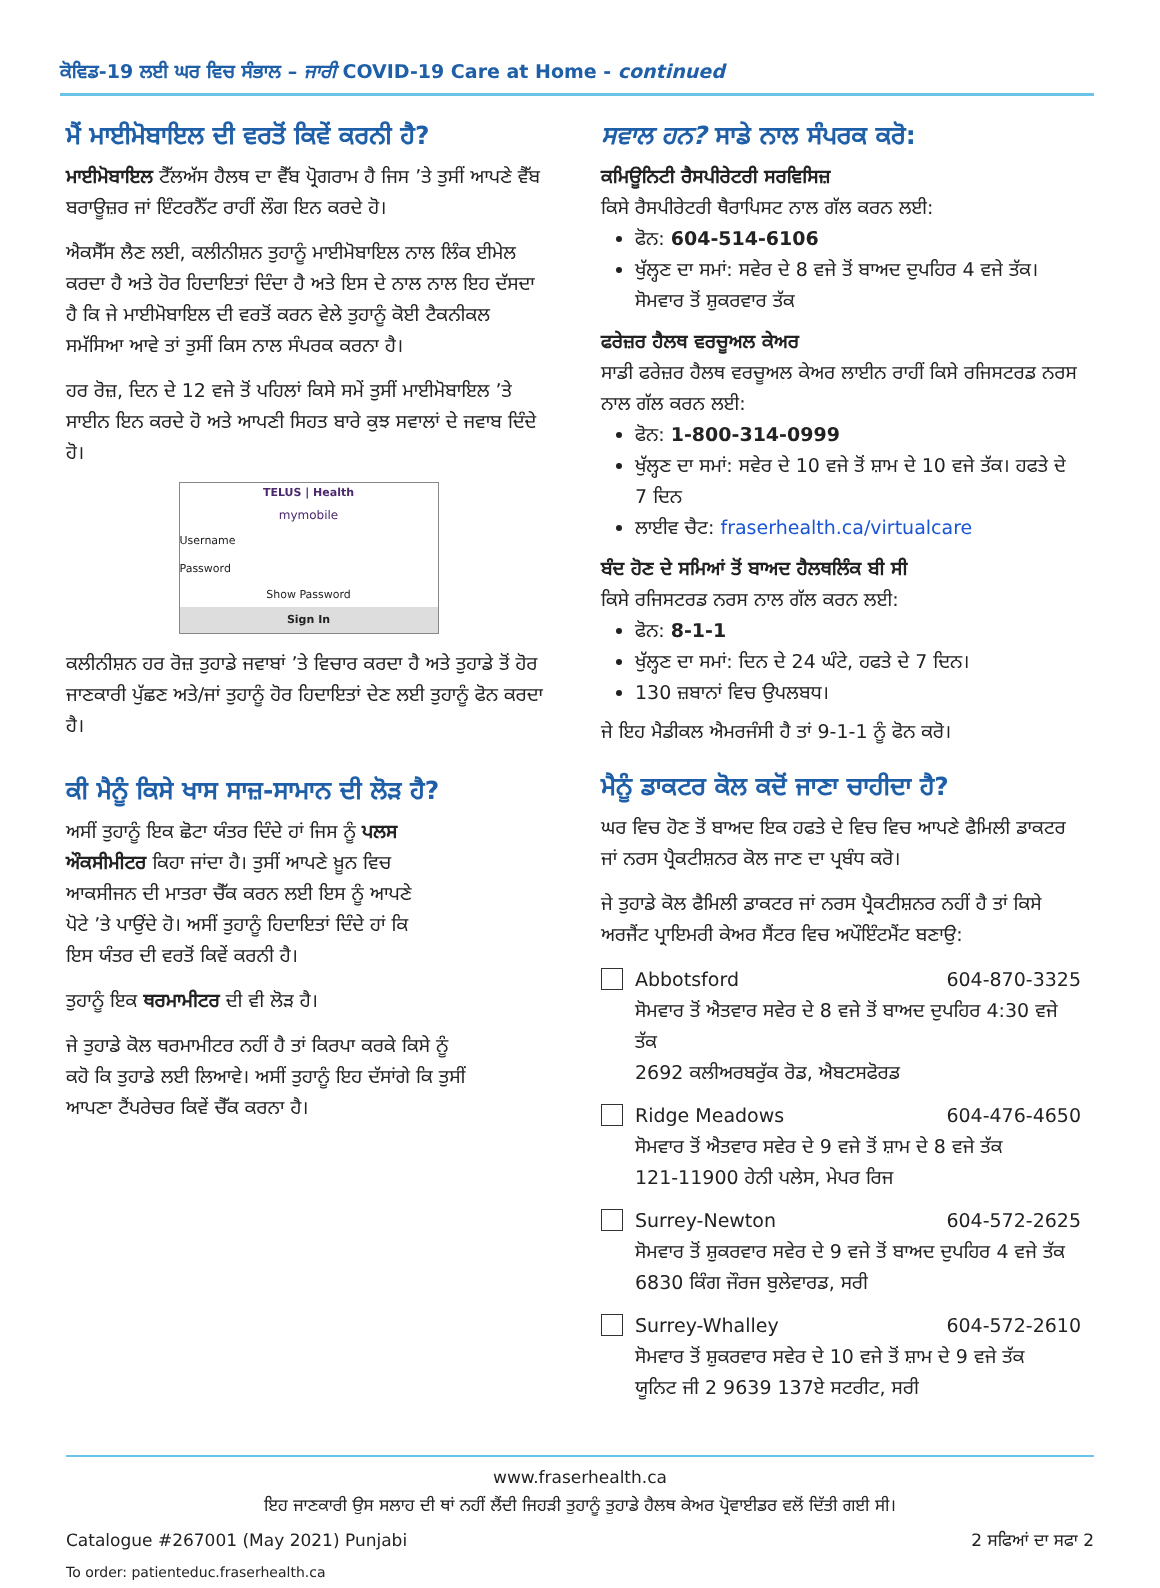ਕੋਵਿਡ-19 ਲਈ ਘਰ ਵਿਚ ਸੰਭਾਲ – ਜਾਰੀ COVID-19 Care at Home - continued
ਮੈਂ ਮਾਈਮੋਬਾਇਲ ਦੀ ਵਰਤੋਂ ਕਿਵੇਂ ਕਰਨੀ ਹੈ?
ਮਾਈਮੋਬਾਇਲ ਟੈੱਲਅੱਸ ਹੈਲਥ ਦਾ ਵੈੱਬ ਪ੍ਰੋਗਰਾਮ ਹੈ ਜਿਸ ’ਤੇ ਤੁਸੀਂ ਆਪਣੇ ਵੈੱਬ ਬਰਾਊਜ਼ਰ ਜਾਂ ਇੰਟਰਨੈੱਟ ਰਾਹੀਂ ਲੌਗ ਇਨ ਕਰਦੇ ਹੋ।
ਐਕਸੈੱਸ ਲੈਣ ਲਈ, ਕਲੀਨੀਸ਼ਨ ਤੁਹਾਨੂੰ ਮਾਈਮੋਬਾਇਲ ਨਾਲ ਲਿੰਕ ਈਮੇਲ ਕਰਦਾ ਹੈ ਅਤੇ ਹੋਰ ਹਿਦਾਇਤਾਂ ਦਿੰਦਾ ਹੈ ਅਤੇ ਇਸ ਦੇ ਨਾਲ ਨਾਲ ਇਹ ਦੱਸਦਾ ਹੈ ਕਿ ਜੇ ਮਾਈਮੋਬਾਇਲ ਦੀ ਵਰਤੋਂ ਕਰਨ ਵੇਲੇ ਤੁਹਾਨੂੰ ਕੋਈ ਟੈਕਨੀਕਲ ਸਮੱਸਿਆ ਆਵੇ ਤਾਂ ਤੁਸੀਂ ਕਿਸ ਨਾਲ ਸੰਪਰਕ ਕਰਨਾ ਹੈ।
ਹਰ ਰੋਜ਼, ਦਿਨ ਦੇ 12 ਵਜੇ ਤੋਂ ਪਹਿਲਾਂ ਕਿਸੇ ਸਮੇਂ ਤੁਸੀਂ ਮਾਈਮੋਬਾਇਲ ’ਤੇ ਸਾਈਨ ਇਨ ਕਰਦੇ ਹੋ ਅਤੇ ਆਪਣੀ ਸਿਹਤ ਬਾਰੇ ਕੁਝ ਸਵਾਲਾਂ ਦੇ ਜਵਾਬ ਦਿੰਦੇ ਹੋ।
TELUS | Health
mymobile
Username
Password
Show Password
Sign In
ਕਲੀਨੀਸ਼ਨ ਹਰ ਰੋਜ਼ ਤੁਹਾਡੇ ਜਵਾਬਾਂ ’ਤੇ ਵਿਚਾਰ ਕਰਦਾ ਹੈ ਅਤੇ ਤੁਹਾਡੇ ਤੋਂ ਹੋਰ ਜਾਣਕਾਰੀ ਪੁੱਛਣ ਅਤੇ/ਜਾਂ ਤੁਹਾਨੂੰ ਹੋਰ ਹਿਦਾਇਤਾਂ ਦੇਣ ਲਈ ਤੁਹਾਨੂੰ ਫੋਨ ਕਰਦਾ ਹੈ।
ਕੀ ਮੈਨੂੰ ਕਿਸੇ ਖਾਸ ਸਾਜ਼-ਸਾਮਾਨ ਦੀ ਲੋੜ ਹੈ?
ਅਸੀਂ ਤੁਹਾਨੂੰ ਇਕ ਛੋਟਾ ਯੰਤਰ ਦਿੰਦੇ ਹਾਂ ਜਿਸ ਨੂੰ ਪਲਸ ਔਕਸੀਮੀਟਰ ਕਿਹਾ ਜਾਂਦਾ ਹੈ। ਤੁਸੀਂ ਆਪਣੇ ਖ਼ੂਨ ਵਿਚ ਆਕਸੀਜਨ ਦੀ ਮਾਤਰਾ ਚੈੱਕ ਕਰਨ ਲਈ ਇਸ ਨੂੰ ਆਪਣੇ ਪੋਟੇ ’ਤੇ ਪਾਉਂਦੇ ਹੋ। ਅਸੀਂ ਤੁਹਾਨੂੰ ਹਿਦਾਇਤਾਂ ਦਿੰਦੇ ਹਾਂ ਕਿ ਇਸ ਯੰਤਰ ਦੀ ਵਰਤੋਂ ਕਿਵੇਂ ਕਰਨੀ ਹੈ।
ਤੁਹਾਨੂੰ ਇਕ ਥਰਮਾਮੀਟਰ ਦੀ ਵੀ ਲੋੜ ਹੈ।
ਜੇ ਤੁਹਾਡੇ ਕੋਲ ਥਰਮਾਮੀਟਰ ਨਹੀਂ ਹੈ ਤਾਂ ਕਿਰਪਾ ਕਰਕੇ ਕਿਸੇ ਨੂੰ ਕਹੋ ਕਿ ਤੁਹਾਡੇ ਲਈ ਲਿਆਵੇ। ਅਸੀਂ ਤੁਹਾਨੂੰ ਇਹ ਦੱਸਾਂਗੇ ਕਿ ਤੁਸੀਂ ਆਪਣਾ ਟੈਂਪਰੇਚਰ ਕਿਵੇਂ ਚੈੱਕ ਕਰਨਾ ਹੈ।
ਸਵਾਲ ਹਨ? ਸਾਡੇ ਨਾਲ ਸੰਪਰਕ ਕਰੋ:
ਕਮਿਊਨਿਟੀ ਰੈਸਪੀਰੇਟਰੀ ਸਰਵਿਸਿਜ਼
ਕਿਸੇ ਰੈਸਪੀਰੇਟਰੀ ਥੈਰਾਪਿਸਟ ਨਾਲ ਗੱਲ ਕਰਨ ਲਈ:
ਫੋਨ: 604-514-6106
ਖੁੱਲ੍ਹਣ ਦਾ ਸਮਾਂ: ਸਵੇਰ ਦੇ 8 ਵਜੇ ਤੋਂ ਬਾਅਦ ਦੁਪਹਿਰ 4 ਵਜੇ ਤੱਕ। ਸੋਮਵਾਰ ਤੋਂ ਸ਼ੁਕਰਵਾਰ ਤੱਕ
ਫਰੇਜ਼ਰ ਹੈਲਥ ਵਰਚੂਅਲ ਕੇਅਰ
ਸਾਡੀ ਫਰੇਜ਼ਰ ਹੈਲਥ ਵਰਚੂਅਲ ਕੇਅਰ ਲਾਈਨ ਰਾਹੀਂ ਕਿਸੇ ਰਜਿਸਟਰਡ ਨਰਸ ਨਾਲ ਗੱਲ ਕਰਨ ਲਈ:
ਫੋਨ: 1-800-314-0999
ਖੁੱਲ੍ਹਣ ਦਾ ਸਮਾਂ: ਸਵੇਰ ਦੇ 10 ਵਜੇ ਤੋਂ ਸ਼ਾਮ ਦੇ 10 ਵਜੇ ਤੱਕ। ਹਫਤੇ ਦੇ 7 ਦਿਨ
ਲਾਈਵ ਚੈਟ: fraserhealth.ca/virtualcare
ਬੰਦ ਹੋਣ ਦੇ ਸਮਿਆਂ ਤੋਂ ਬਾਅਦ ਹੈਲਥਲਿੰਕ ਬੀ ਸੀ
ਕਿਸੇ ਰਜਿਸਟਰਡ ਨਰਸ ਨਾਲ ਗੱਲ ਕਰਨ ਲਈ:
ਫੋਨ: 8-1-1
ਖੁੱਲ੍ਹਣ ਦਾ ਸਮਾਂ: ਦਿਨ ਦੇ 24 ਘੰਟੇ, ਹਫਤੇ ਦੇ 7 ਦਿਨ।
130 ਜ਼ਬਾਨਾਂ ਵਿਚ ਉਪਲਬਧ।
ਜੇ ਇਹ ਮੈਡੀਕਲ ਐਮਰਜੰਸੀ ਹੈ ਤਾਂ 9-1-1 ਨੂੰ ਫੋਨ ਕਰੋ।
ਮੈਨੂੰ ਡਾਕਟਰ ਕੋਲ ਕਦੋਂ ਜਾਣਾ ਚਾਹੀਦਾ ਹੈ?
ਘਰ ਵਿਚ ਹੋਣ ਤੋਂ ਬਾਅਦ ਇਕ ਹਫਤੇ ਦੇ ਵਿਚ ਵਿਚ ਆਪਣੇ ਫੈਮਿਲੀ ਡਾਕਟਰ ਜਾਂ ਨਰਸ ਪ੍ਰੈਕਟੀਸ਼ਨਰ ਕੋਲ ਜਾਣ ਦਾ ਪ੍ਰਬੰਧ ਕਰੋ।
ਜੇ ਤੁਹਾਡੇ ਕੋਲ ਫੈਮਿਲੀ ਡਾਕਟਰ ਜਾਂ ਨਰਸ ਪ੍ਰੈਕਟੀਸ਼ਨਰ ਨਹੀਂ ਹੈ ਤਾਂ ਕਿਸੇ ਅਰਜੈਂਟ ਪ੍ਰਾਇਮਰੀ ਕੇਅਰ ਸੈਂਟਰ ਵਿਚ ਅਪੌਇੰਟਮੈਂਟ ਬਣਾਉ:
Abbotsford 604-870-3325
ਸੋਮਵਾਰ ਤੋਂ ਐਤਵਾਰ ਸਵੇਰ ਦੇ 8 ਵਜੇ ਤੋਂ ਬਾਅਦ ਦੁਪਹਿਰ 4:30 ਵਜੇ ਤੱਕ
2692 ਕਲੀਅਰਬਰੁੱਕ ਰੋਡ, ਐਬਟਸਫੋਰਡ
Ridge Meadows 604-476-4650
ਸੋਮਵਾਰ ਤੋਂ ਐਤਵਾਰ ਸਵੇਰ ਦੇ 9 ਵਜੇ ਤੋਂ ਸ਼ਾਮ ਦੇ 8 ਵਜੇ ਤੱਕ
121-11900 ਹੇਨੀ ਪਲੇਸ, ਮੇਪਰ ਰਿਜ
Surrey-Newton 604-572-2625
ਸੋਮਵਾਰ ਤੋਂ ਸ਼ੁਕਰਵਾਰ ਸਵੇਰ ਦੇ 9 ਵਜੇ ਤੋਂ ਬਾਅਦ ਦੁਪਹਿਰ 4 ਵਜੇ ਤੱਕ
6830 ਕਿੰਗ ਜੌਰਜ ਬੁਲੇਵਾਰਡ, ਸਰੀ
Surrey-Whalley 604-572-2610
ਸੋਮਵਾਰ ਤੋਂ ਸ਼ੁਕਰਵਾਰ ਸਵੇਰ ਦੇ 10 ਵਜੇ ਤੋਂ ਸ਼ਾਮ ਦੇ 9 ਵਜੇ ਤੱਕ
ਯੂਨਿਟ ਜੀ 2 9639 137ਏ ਸਟਰੀਟ, ਸਰੀ
www.fraserhealth.ca
ਇਹ ਜਾਣਕਾਰੀ ਉਸ ਸਲਾਹ ਦੀ ਥਾਂ ਨਹੀਂ ਲੈਂਦੀ ਜਿਹੜੀ ਤੁਹਾਨੂੰ ਤੁਹਾਡੇ ਹੈਲਥ ਕੇਅਰ ਪ੍ਰੋਵਾਈਡਰ ਵਲੋਂ ਦਿੱਤੀ ਗਈ ਸੀ।
Catalogue #267001 (May 2021) Punjabi
To order: patienteduc.fraserhealth.ca
2 ਸਫਿਆਂ ਦਾ ਸਫਾ 2